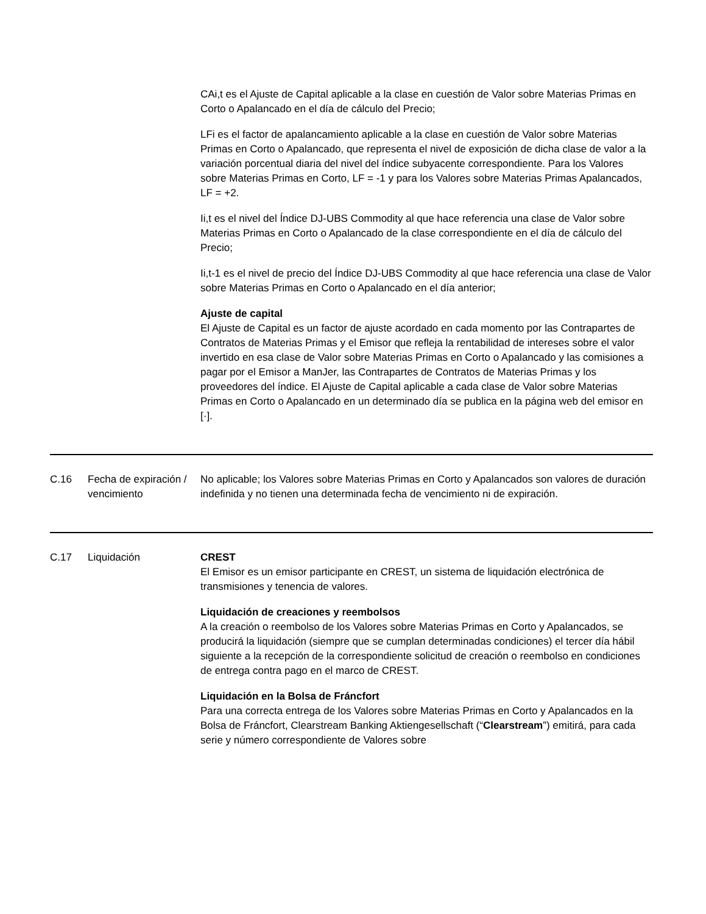CAi,t es el Ajuste de Capital aplicable a la clase en cuestión de Valor sobre Materias Primas en Corto o Apalancado en el día de cálculo del Precio;
LFi es el factor de apalancamiento aplicable a la clase en cuestión de Valor sobre Materias Primas en Corto o Apalancado, que representa el nivel de exposición de dicha clase de valor a la variación porcentual diaria del nivel del índice subyacente correspondiente. Para los Valores sobre Materias Primas en Corto, LF = -1 y para los Valores sobre Materias Primas Apalancados, LF = +2.
Ii,t es el nivel del Índice DJ-UBS Commodity al que hace referencia una clase de Valor sobre Materias Primas en Corto o Apalancado de la clase correspondiente en el día de cálculo del Precio;
Ii,t-1 es el nivel de precio del Índice DJ-UBS Commodity al que hace referencia una clase de Valor sobre Materias Primas en Corto o Apalancado en el día anterior;
Ajuste de capital
El Ajuste de Capital es un factor de ajuste acordado en cada momento por las Contrapartes de Contratos de Materias Primas y el Emisor que refleja la rentabilidad de intereses sobre el valor invertido en esa clase de Valor sobre Materias Primas en Corto o Apalancado y las comisiones a pagar por el Emisor a ManJer, las Contrapartes de Contratos de Materias Primas y los proveedores del índice. El Ajuste de Capital aplicable a cada clase de Valor sobre Materias Primas en Corto o Apalancado en un determinado día se publica en la página web del emisor en [·].
| C.16 | Fecha de expiración / vencimiento | No aplicable; los Valores sobre Materias Primas en Corto y Apalancados son valores de duración indefinida y no tienen una determinada fecha de vencimiento ni de expiración. |
| C.17 | Liquidación | CREST El Emisor es un emisor participante en CREST, un sistema de liquidación electrónica de transmisiones y tenencia de valores. Liquidación de creaciones y reembolsos A la creación o reembolso de los Valores sobre Materias Primas en Corto y Apalancados, se producirá la liquidación (siempre que se cumplan determinadas condiciones) el tercer día hábil siguiente a la recepción de la correspondiente solicitud de creación o reembolso en condiciones de entrega contra pago en el marco de CREST. Liquidación en la Bolsa de Fráncfort Para una correcta entrega de los Valores sobre Materias Primas en Corto y Apalancados en la Bolsa de Fráncfort, Clearstream Banking Aktiengesellschaft (“ Clearstream ”) emitirá, para cada serie y número correspondiente de Valores sobre |